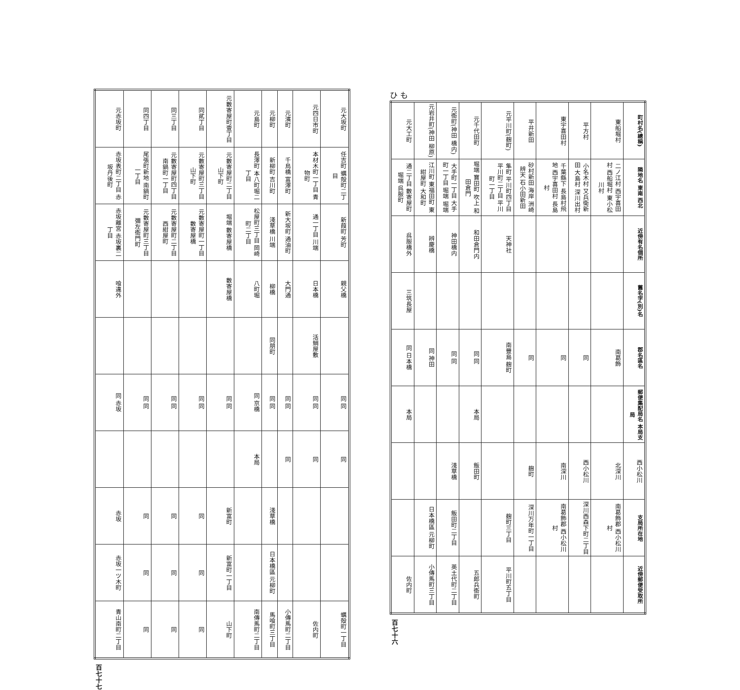ひ も
| 町村名(總稱) | 東船堀村 | 平方村 | 東宇喜田村 | 平井新田 | 元平川町(麹町) | 元千代田町 | 元衞町(神田 橋内) | 元岩井町(神田 柳原) | 元大工町 |
| 隣地名 東南 西北 | 二ノ江村 西宇喜田村 西船堀村 東小松川村 | 小名木村 又兵衛新田 大島村 深川出村 | 千葉縣下 長島村飛地 西宇喜田村 長島村 | 砂村新田 海岸 洲崎辨天 石小田新田 | 隼町 平川町四丁目 平川町二丁目 平川町一丁目 | 堀端 寶田町 吹上 和田倉門 | 大手町一丁目 大手町一丁目 堀端 堀端 | 江川町 東福田町 東紺屋町 大和町 | 通二丁目 數寄屋町 堀端 呉服町 |
| 近傍有名個所 | | | | | 天神社 | 和田倉門内 | 神田橋内 | 辨慶橋 | 呉服橋外 |
| 舊名字(別)名 | | | | | | | | | 三筑長屋 |
| 郡名區名 | 南葛飾 | 同 | 同 | 同 | 南豐島 麹町 | 同 同 | 同 同 | 同 神田 | 同 日本橋 |
| 郵便集配局名 本局支局 | | | | | | 本局 | | | 本局 |
| 西小松川 | 北深川 | 西小松川 | 南深川 | 麹町 | | 飯田町 | 淺草橋 | | |
| 支局所在地 | 南葛飾郡 西小松川村 | 深川西森下町二丁目 | 南葛飾郡 西小松川村 | 深川万年町一丁目 | 麹町三丁目 | | 飯田町二丁目 | 日本橋區 元柳町 | |
| 近傍郵便受取所 | | | | | 平川町五丁目 | 五郎兵衞町 | 英土代町二丁目 | 小傳馬町三丁目 | 佐内町 |
百七十六
| 元大坂町 | 元四日市町 | 元濱町 | 元柳町 | 元島町 | 元數寄屋町壹丁目 | 同貮丁目 | 同三丁目 | 同四丁目 | 元赤坂町 |
| 任吉町 蠣殻町二丁目 | 本材木町一丁目 青物町 | 千鳥橋 富澤町 | 新柳町 吉川町 | 長澤町 本八町堀二丁目 | 元數寄屋町二丁目 山下町 | 元數寄屋町三丁目 山下町 | 元數寄屋町四丁目 南鍋町一丁目 | 尾張町新地 南鍋町一丁目 | 赤坂表町二丁目 赤坂丹後町 |
| 新葭町 芳町 | 通一丁目 川端 | 新大坂町 通油町 | 淺草橋 川端 | 松屋町三丁目 岡崎町二丁目 | 堀端 數寄屋橋 | 元數寄屋町一丁目 數寄屋橋 | 元數寄屋町二丁目 西紺屋町 | 元數寄屋町三丁目 彌左衞門町 | 赤坂離宮 赤坂裏二丁目 |
| 親父橋 | 日本橋 | 大門通 | 柳橋 | 八町堀 | 數寄屋橋 | | | | 喰違外 |
| | 活鯛屋敷 | | 同朋町 | | | | | | |
| 同 同 | 同 同 | 同 同 | 同 同 | 同 京橋 | 同 同 | 同 同 | 同 同 | 同 同 | 同 赤坂 |
| 同 | 同 | 同 | | 本局 | | | | | |
| | | | 淺草橋 | | 新富町 | 同 | 同 | 同 | 赤坂 |
| | | | 日本橋區 元柳町 | | 新富町一丁目 | 同 | 同 | 同 | 赤坂一ツ木町 |
| 蠣殻町一丁目 | 佐内町 | 小傳馬町二丁目 | 馬喰町三丁目 | 南傳馬町二丁目 | 山下町 | 同 | 同 | 同 | 青山南町二丁目 |
百七十七